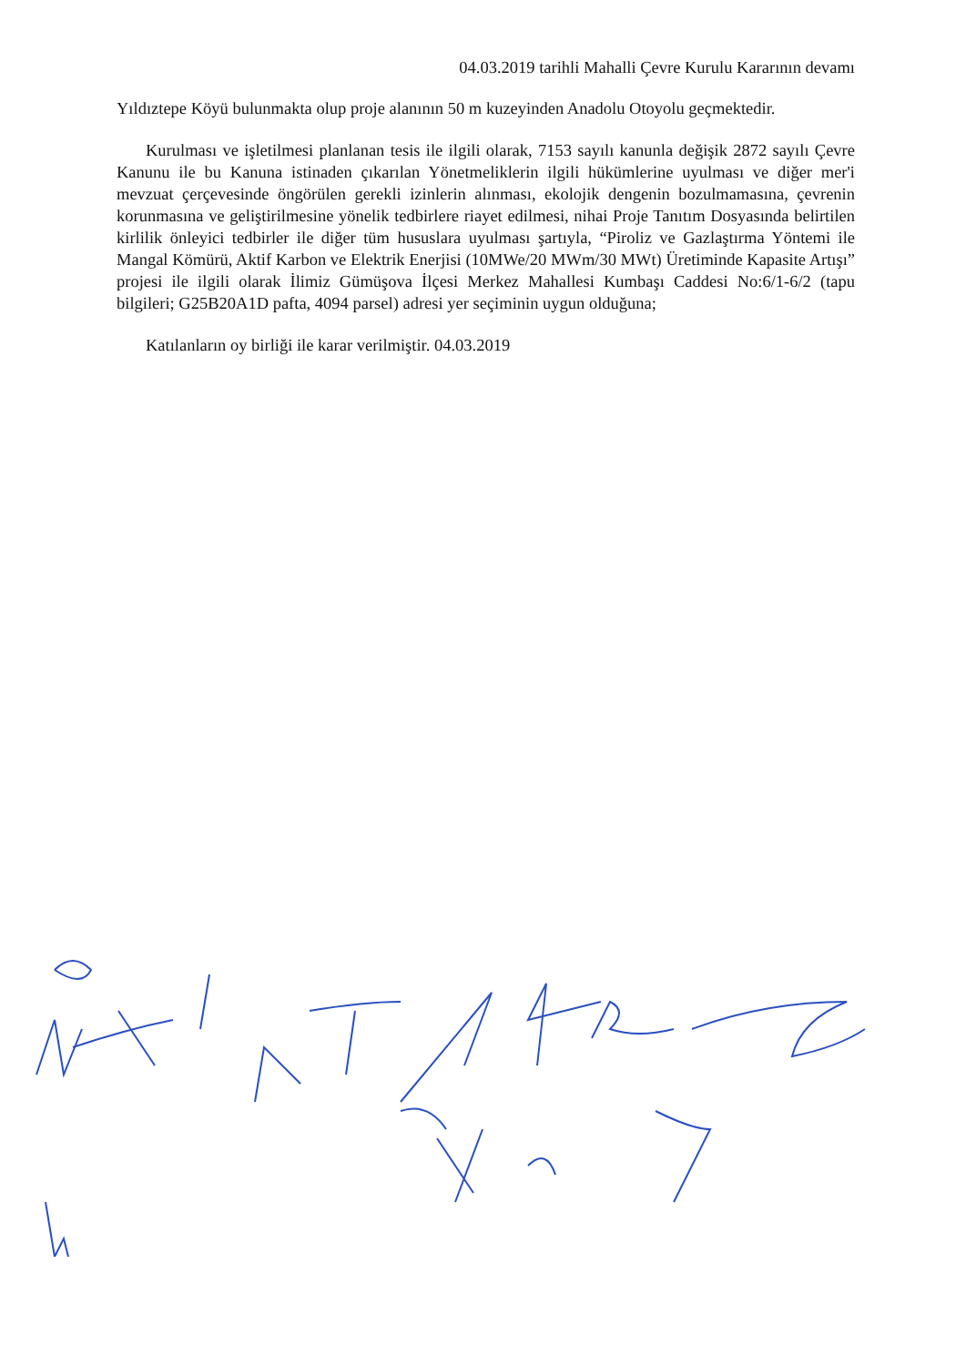04.03.2019 tarihli Mahalli Çevre Kurulu Kararının devamı
Yıldıztepe Köyü bulunmakta olup proje alanının 50 m kuzeyinden Anadolu Otoyolu geçmektedir.
Kurulması ve işletilmesi planlanan tesis ile ilgili olarak, 7153 sayılı kanunla değişik 2872 sayılı Çevre Kanunu ile bu Kanuna istinaden çıkarılan Yönetmeliklerin ilgili hükümlerine uyulması ve diğer mer'i mevzuat çerçevesinde öngörülen gerekli izinlerin alınması, ekolojik dengenin bozulmamasına, çevrenin korunmasına ve geliştirilmesine yönelik tedbirlere riayet edilmesi, nihai Proje Tanıtım Dosyasında belirtilen kirlilik önleyici tedbirler ile diğer tüm hususlara uyulması şartıyla, “Piroliz ve Gazlaştırma Yöntemi ile Mangal Kömürü, Aktif Karbon ve Elektrik Enerjisi (10MWe/20 MWm/30 MWt) Üretiminde Kapasite Artışı” projesi ile ilgili olarak İlimiz Gümüşova İlçesi Merkez Mahallesi Kumbaşı Caddesi No:6/1-6/2 (tapu bilgileri; G25B20A1D pafta, 4094 parsel) adresi yer seçiminin uygun olduğuna;
Katılanların oy birliği ile karar verilmiştir. 04.03.2019